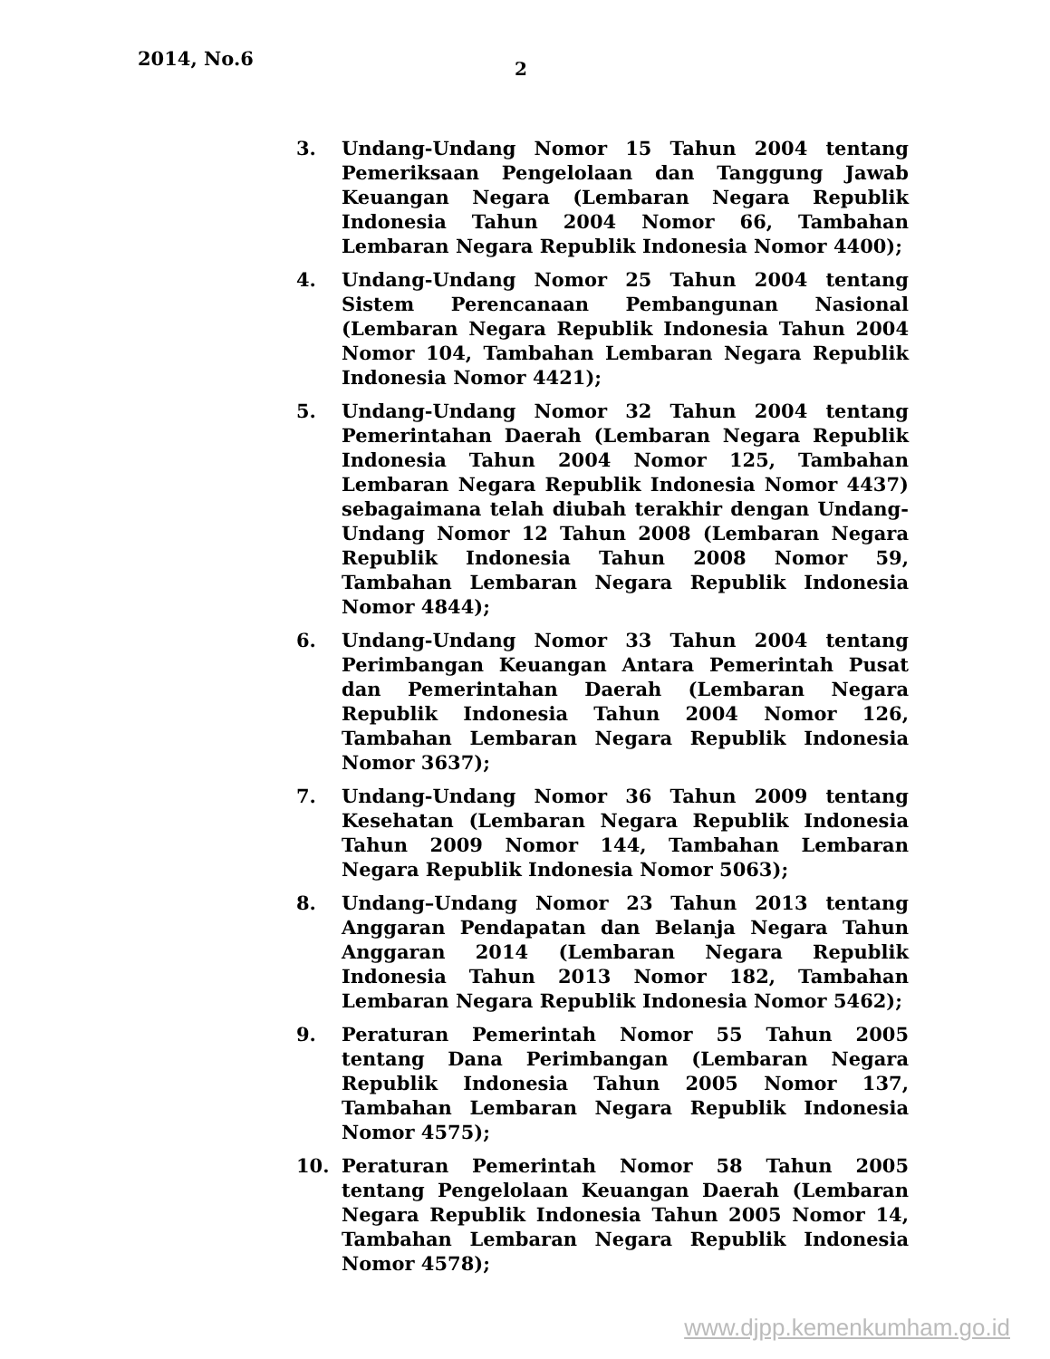2014, No.6 2
3. Undang-Undang Nomor 15 Tahun 2004 tentang Pemeriksaan Pengelolaan dan Tanggung Jawab Keuangan Negara (Lembaran Negara Republik Indonesia Tahun 2004 Nomor 66, Tambahan Lembaran Negara Republik Indonesia Nomor 4400);
4. Undang-Undang Nomor 25 Tahun 2004 tentang Sistem Perencanaan Pembangunan Nasional (Lembaran Negara Republik Indonesia Tahun 2004 Nomor 104, Tambahan Lembaran Negara Republik Indonesia Nomor 4421);
5. Undang-Undang Nomor 32 Tahun 2004 tentang Pemerintahan Daerah (Lembaran Negara Republik Indonesia Tahun 2004 Nomor 125, Tambahan Lembaran Negara Republik Indonesia Nomor 4437) sebagaimana telah diubah terakhir dengan Undang-Undang Nomor 12 Tahun 2008 (Lembaran Negara Republik Indonesia Tahun 2008 Nomor 59, Tambahan Lembaran Negara Republik Indonesia Nomor 4844);
6. Undang-Undang Nomor 33 Tahun 2004 tentang Perimbangan Keuangan Antara Pemerintah Pusat dan Pemerintahan Daerah (Lembaran Negara Republik Indonesia Tahun 2004 Nomor 126, Tambahan Lembaran Negara Republik Indonesia Nomor 3637);
7. Undang-Undang Nomor 36 Tahun 2009 tentang Kesehatan (Lembaran Negara Republik Indonesia Tahun 2009 Nomor 144, Tambahan Lembaran Negara Republik Indonesia Nomor 5063);
8. Undang–Undang Nomor 23 Tahun 2013 tentang Anggaran Pendapatan dan Belanja Negara Tahun Anggaran 2014 (Lembaran Negara Republik Indonesia Tahun 2013 Nomor 182, Tambahan Lembaran Negara Republik Indonesia Nomor 5462);
9. Peraturan Pemerintah Nomor 55 Tahun 2005 tentang Dana Perimbangan (Lembaran Negara Republik Indonesia Tahun 2005 Nomor 137, Tambahan Lembaran Negara Republik Indonesia Nomor 4575);
10. Peraturan Pemerintah Nomor 58 Tahun 2005 tentang Pengelolaan Keuangan Daerah (Lembaran Negara Republik Indonesia Tahun 2005 Nomor 14, Tambahan Lembaran Negara Republik Indonesia Nomor 4578);
www.djpp.kemenkumham.go.id